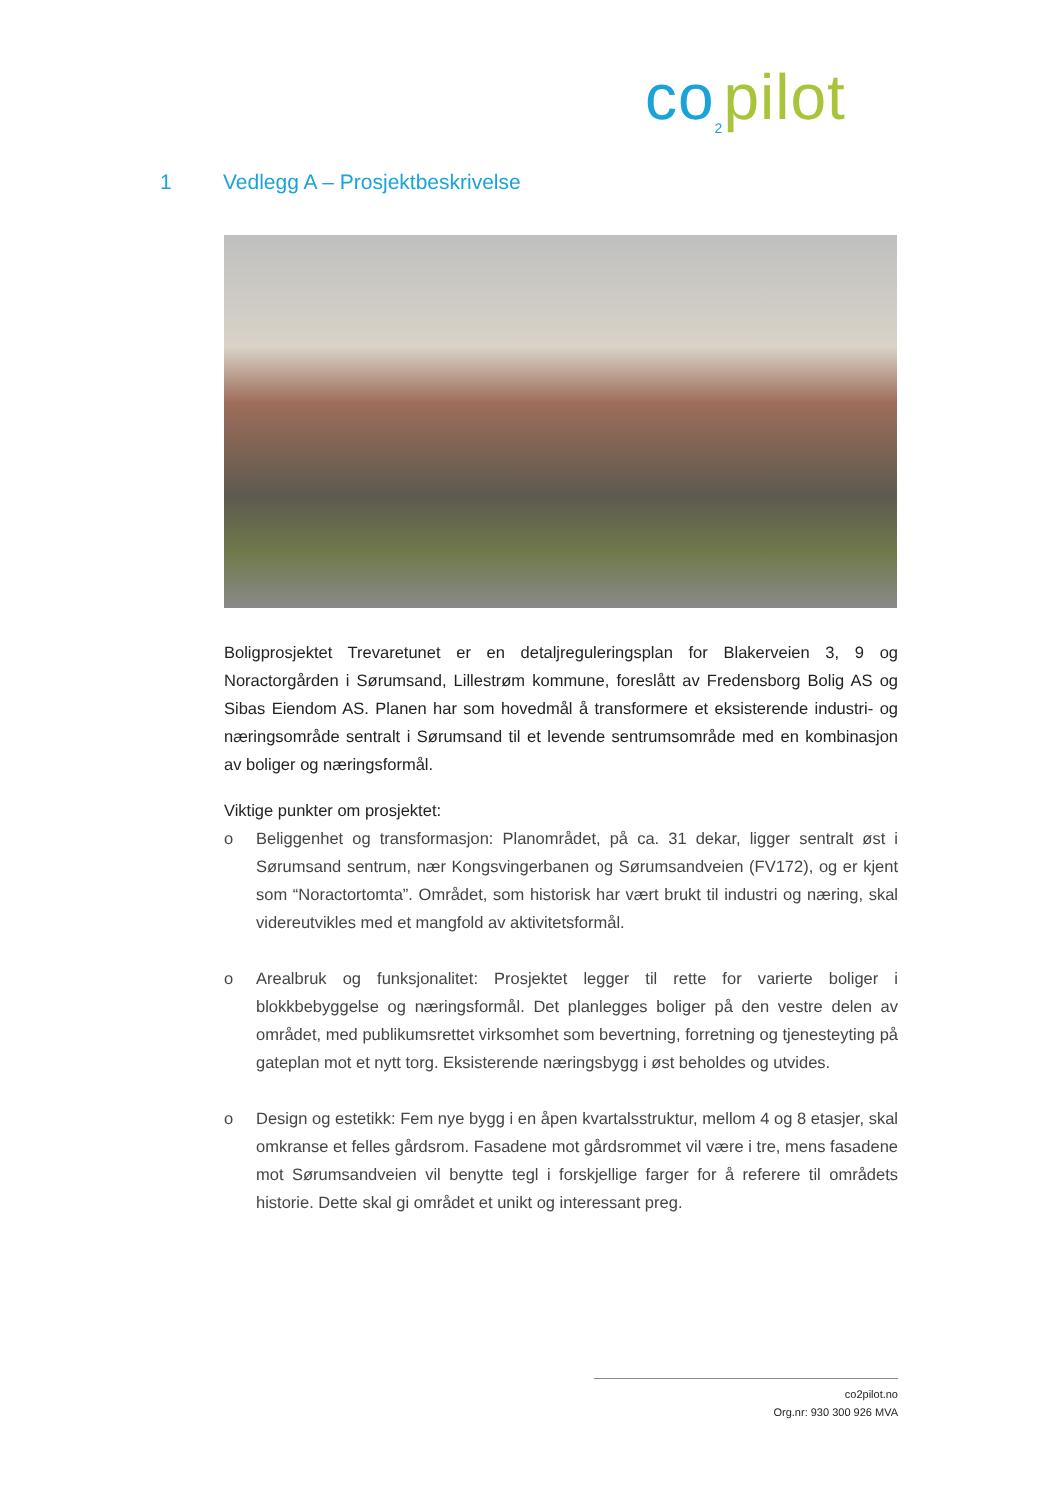co<sub>2</sub>pilot
1 Vedlegg A – Prosjektbeskrivelse
Boligprosjektet Trevaretunet er en detaljreguleringsplan for Blakerveien 3, 9 og Noractorgården i Sørumsand, Lillestrøm kommune, foreslått av Fredensborg Bolig AS og Sibas Eiendom AS. Planen har som hovedmål å transformere et eksisterende industri- og næringsområde sentralt i Sørumsand til et levende sentrumsområde med en kombinasjon av boliger og næringsformål.
Viktige punkter om prosjektet:
o Beliggenhet og transformasjon: Planområdet, på ca. 31 dekar, ligger sentralt øst i Sørumsand sentrum, nær Kongsvingerbanen og Sørumsandveien (FV172), og er kjent som “Noractortomta”. Området, som historisk har vært brukt til industri og næring, skal videreutvikles med et mangfold av aktivitetsformål.
o Arealbruk og funksjonalitet: Prosjektet legger til rette for varierte boliger i blokkbebyggelse og næringsformål. Det planlegges boliger på den vestre delen av området, med publikumsrettet virksomhet som bevertning, forretning og tjenesteyting på gateplan mot et nytt torg. Eksisterende næringsbygg i øst beholdes og utvides.
o Design og estetikk: Fem nye bygg i en åpen kvartalsstruktur, mellom 4 og 8 etasjer, skal omkranse et felles gårdsrom. Fasadene mot gårdsrommet vil være i tre, mens fasadene mot Sørumsandveien vil benytte tegl i forskjellige farger for å referere til områdets historie. Dette skal gi området et unikt og interessant preg.
co2pilot.no
Org.nr: 930 300 926 MVA